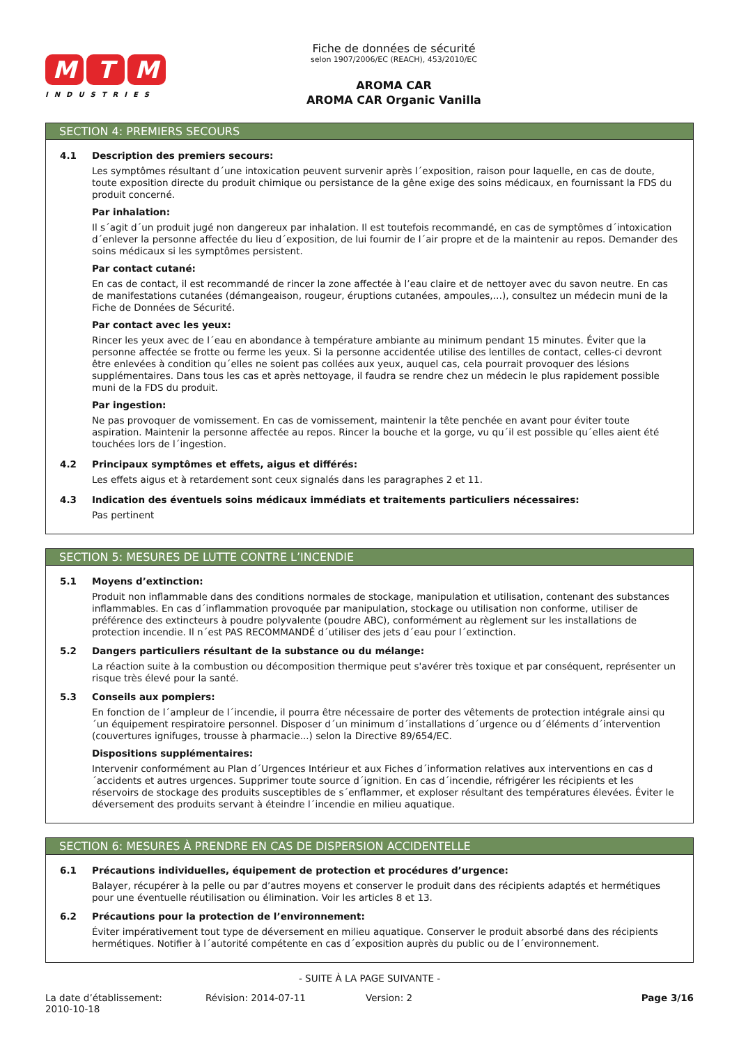M T M
INDUSTRIES
Fiche de données de sécurité
selon 1907/2006/EC (REACH), 453/2010/EC
AROMA CAR
AROMA CAR Organic Vanilla
SECTION 4: PREMIERS SECOURS
4.1 Description des premiers secours:
Les symptômes résultant d´une intoxication peuvent survenir après l´exposition, raison pour laquelle, en cas de doute, toute exposition directe du produit chimique ou persistance de la gêne exige des soins médicaux, en fournissant la FDS du produit concerné.
Par inhalation:
Il s´agit d´un produit jugé non dangereux par inhalation. Il est toutefois recommandé, en cas de symptômes d´intoxication d´enlever la personne affectée du lieu d´exposition, de lui fournir de l´air propre et de la maintenir au repos. Demander des soins médicaux si les symptômes persistent.
Par contact cutané:
En cas de contact, il est recommandé de rincer la zone affectée à l’eau claire et de nettoyer avec du savon neutre. En cas de manifestations cutanées (démangeaison, rougeur, éruptions cutanées, ampoules,…), consultez un médecin muni de la Fiche de Données de Sécurité.
Par contact avec les yeux:
Rincer les yeux avec de l´eau en abondance à température ambiante au minimum pendant 15 minutes. Éviter que la personne affectée se frotte ou ferme les yeux. Si la personne accidentée utilise des lentilles de contact, celles-ci devront être enlevées à condition qu´elles ne soient pas collées aux yeux, auquel cas, cela pourrait provoquer des lésions supplémentaires. Dans tous les cas et après nettoyage, il faudra se rendre chez un médecin le plus rapidement possible muni de la FDS du produit.
Par ingestion:
Ne pas provoquer de vomissement. En cas de vomissement, maintenir la tête penchée en avant pour éviter toute aspiration. Maintenir la personne affectée au repos. Rincer la bouche et la gorge, vu qu´il est possible qu´elles aient été touchées lors de l´ingestion.
4.2 Principaux symptômes et effets, aigus et différés:
Les effets aigus et à retardement sont ceux signalés dans les paragraphes 2 et 11.
4.3 Indication des éventuels soins médicaux immédiats et traitements particuliers nécessaires:
Pas pertinent
SECTION 5: MESURES DE LUTTE CONTRE L’INCENDIE
5.1 Moyens d’extinction:
Produit non inflammable dans des conditions normales de stockage, manipulation et utilisation, contenant des substances inflammables. En cas d´inflammation provoquée par manipulation, stockage ou utilisation non conforme, utiliser de préférence des extincteurs à poudre polyvalente (poudre ABC), conformément au règlement sur les installations de protection incendie. Il n´est PAS RECOMMANDÉ d´utiliser des jets d´eau pour l´extinction.
5.2 Dangers particuliers résultant de la substance ou du mélange:
La réaction suite à la combustion ou décomposition thermique peut s'avérer très toxique et par conséquent, représenter un risque très élevé pour la santé.
5.3 Conseils aux pompiers:
En fonction de l´ampleur de l´incendie, il pourra être nécessaire de porter des vêtements de protection intégrale ainsi qu´un équipement respiratoire personnel. Disposer d´un minimum d´installations d´urgence ou d´éléments d´intervention (couvertures ignifuges, trousse à pharmacie...) selon la Directive 89/654/EC.
Dispositions supplémentaires:
Intervenir conformément au Plan d´Urgences Intérieur et aux Fiches d´information relatives aux interventions en cas d´accidents et autres urgences. Supprimer toute source d´ignition. En cas d´incendie, réfrigérer les récipients et les réservoirs de stockage des produits susceptibles de s´enflammer, et exploser résultant des températures élevées. Éviter le déversement des produits servant à éteindre l´incendie en milieu aquatique.
SECTION 6: MESURES À PRENDRE EN CAS DE DISPERSION ACCIDENTELLE
6.1 Précautions individuelles, équipement de protection et procédures d’urgence:
Balayer, récupérer à la pelle ou par d’autres moyens et conserver le produit dans des récipients adaptés et hermétiques pour une éventuelle réutilisation ou élimination. Voir les articles 8 et 13.
6.2 Précautions pour la protection de l’environnement:
Éviter impérativement tout type de déversement en milieu aquatique. Conserver le produit absorbé dans des récipients hermétiques. Notifier à l´autorité compétente en cas d´exposition auprès du public ou de l´environnement.
- SUITE À LA PAGE SUIVANTE -
La date d’établissement:
2010-10-18
Révision: 2014-07-11 Version: 2 Page 3/16